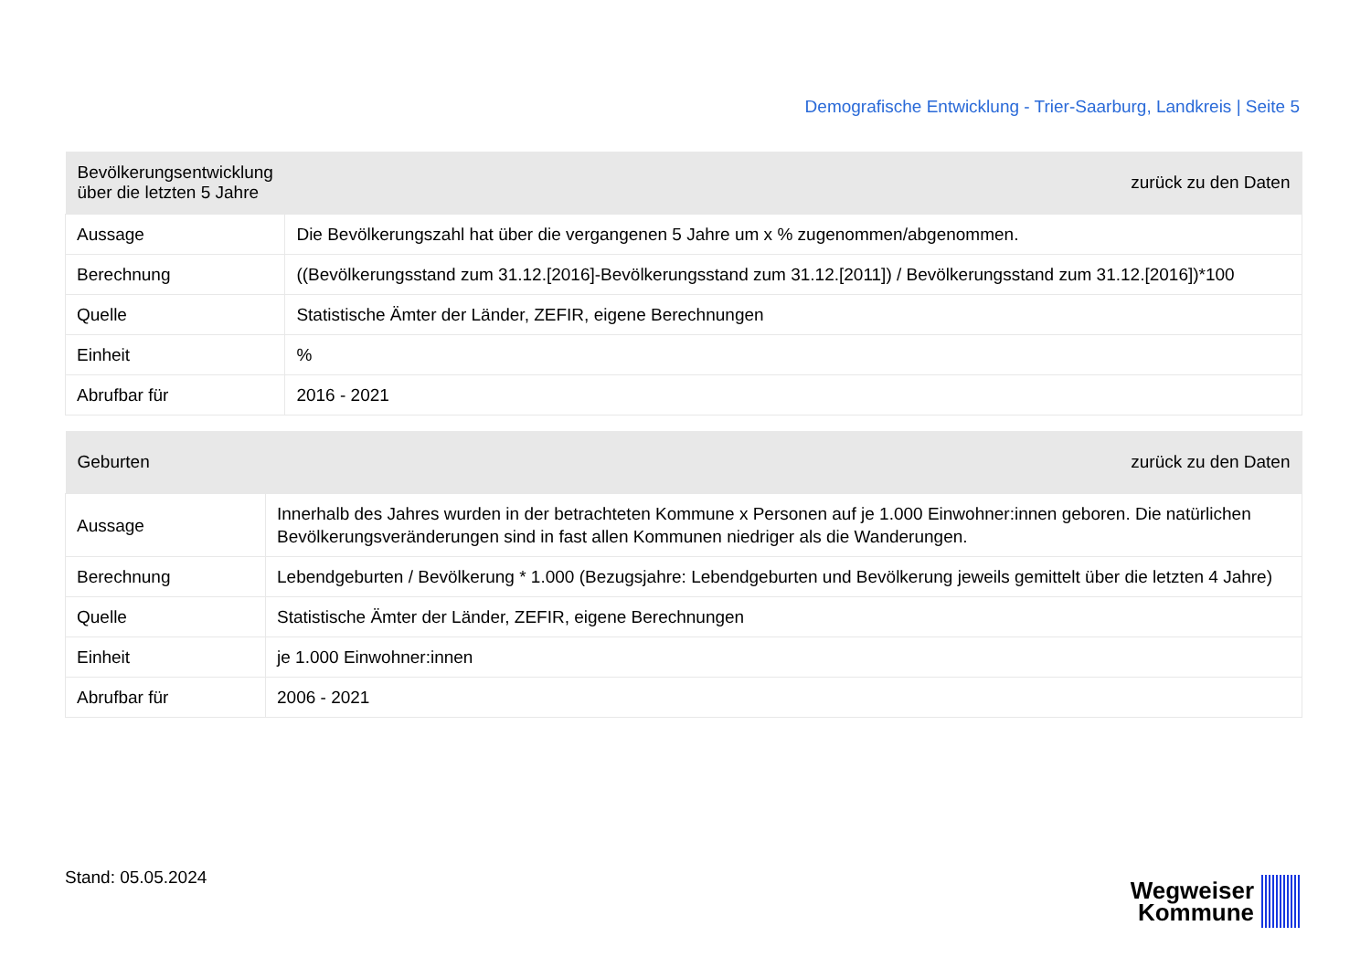Demografische Entwicklung - Trier-Saarburg, Landkreis | Seite 5
| Bevölkerungsentwicklung über die letzten 5 Jahre | | zurück zu den Daten |
| --- | --- | --- |
| Aussage | Die Bevölkerungszahl hat über die vergangenen 5 Jahre um x % zugenommen/abgenommen. | |
| Berechnung | ((Bevölkerungsstand zum 31.12.[2016]-Bevölkerungsstand zum 31.12.[2011]) / Bevölkerungsstand zum 31.12.[2016])*100 | |
| Quelle | Statistische Ämter der Länder, ZEFIR, eigene Berechnungen | |
| Einheit | % | |
| Abrufbar für | 2016 - 2021 | |
| Geburten | | zurück zu den Daten |
| --- | --- | --- |
| Aussage | Innerhalb des Jahres wurden in der betrachteten Kommune x Personen auf je 1.000 Einwohner:innen geboren. Die natürlichen Bevölkerungsveränderungen sind in fast allen Kommunen niedriger als die Wanderungen. | |
| Berechnung | Lebendgeburten / Bevölkerung * 1.000 (Bezugsjahre: Lebendgeburten und Bevölkerung jeweils gemittelt über die letzten 4 Jahre) | |
| Quelle | Statistische Ämter der Länder, ZEFIR, eigene Berechnungen | |
| Einheit | je 1.000 Einwohner:innen | |
| Abrufbar für | 2006 - 2021 | |
Stand: 05.05.2024
Wegweiser
Kommune